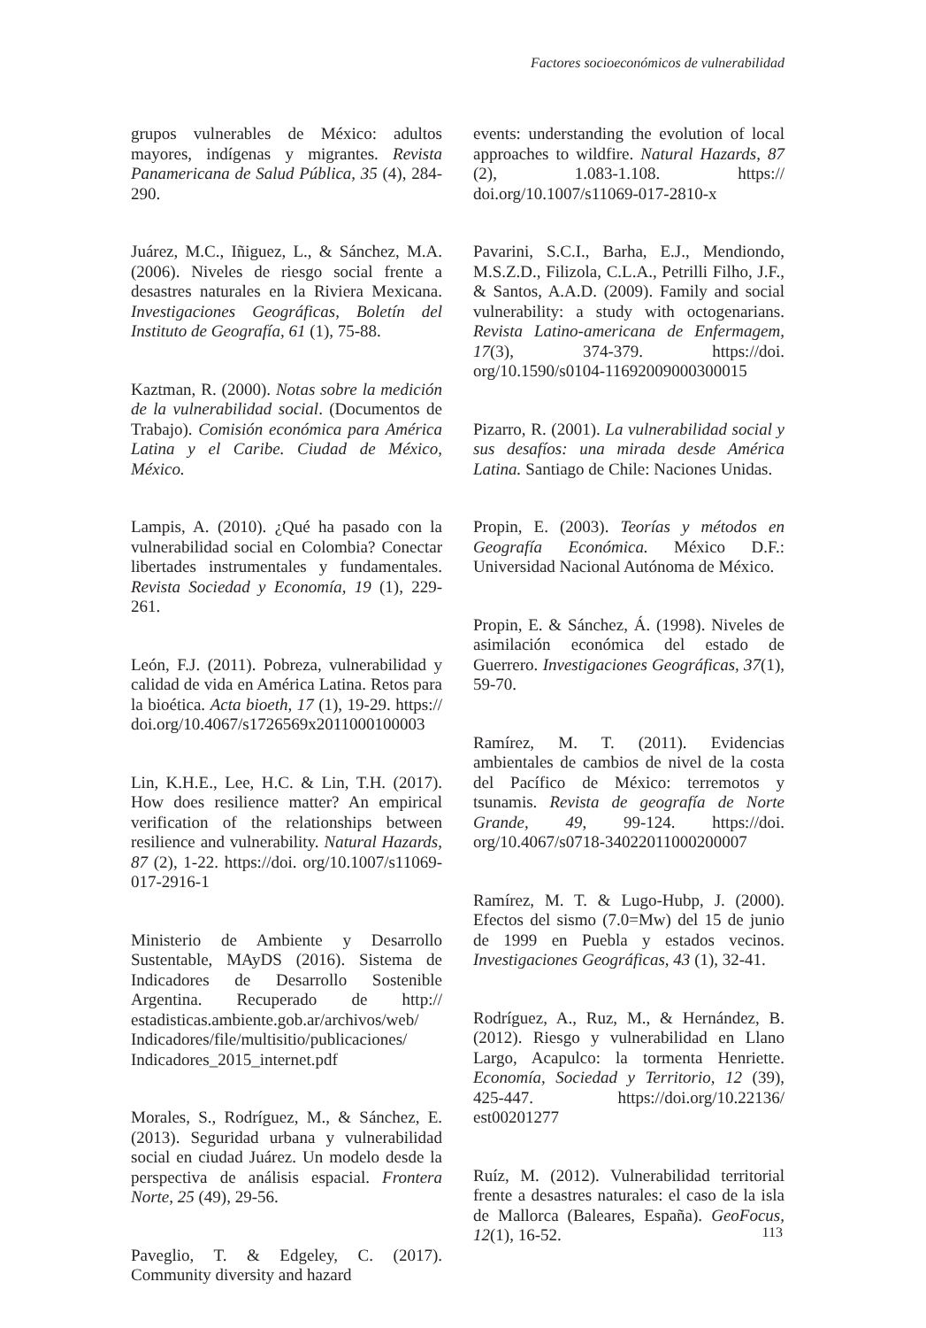Factores socioeconómicos de vulnerabilidad
grupos vulnerables de México: adultos mayores, indígenas y migrantes. Revista Panamericana de Salud Pública, 35 (4), 284-290.
Juárez, M.C., Iñiguez, L., & Sánchez, M.A. (2006). Niveles de riesgo social frente a desastres naturales en la Riviera Mexicana. Investigaciones Geográficas, Boletín del Instituto de Geografía, 61 (1), 75-88.
Kaztman, R. (2000). Notas sobre la medición de la vulnerabilidad social. (Documentos de Trabajo). Comisión económica para América Latina y el Caribe. Ciudad de México, México.
Lampis, A. (2010). ¿Qué ha pasado con la vulnerabilidad social en Colombia? Conectar libertades instrumentales y fundamentales. Revista Sociedad y Economía, 19 (1), 229-261.
León, F.J. (2011). Pobreza, vulnerabilidad y calidad de vida en América Latina. Retos para la bioética. Acta bioeth, 17 (1), 19-29. https:// doi.org/10.4067/s1726569x2011000100003
Lin, K.H.E., Lee, H.C. & Lin, T.H. (2017). How does resilience matter? An empirical verification of the relationships between resilience and vulnerability. Natural Hazards, 87 (2), 1-22. https://doi. org/10.1007/s11069-017-2916-1
Ministerio de Ambiente y Desarrollo Sustentable, MAyDS (2016). Sistema de Indicadores de Desarrollo Sostenible Argentina. Recuperado de http:// estadisticas.ambiente.gob.ar/archivos/web/ Indicadores/file/multisitio/publicaciones/ Indicadores_2015_internet.pdf
Morales, S., Rodríguez, M., & Sánchez, E. (2013). Seguridad urbana y vulnerabilidad social en ciudad Juárez. Un modelo desde la perspectiva de análisis espacial. Frontera Norte, 25 (49), 29-56.
Paveglio, T. & Edgeley, C. (2017). Community diversity and hazard
events: understanding the evolution of local approaches to wildfire. Natural Hazards, 87 (2), 1.083-1.108. https:// doi.org/10.1007/s11069-017-2810-x
Pavarini, S.C.I., Barha, E.J., Mendiondo, M.S.Z.D., Filizola, C.L.A., Petrilli Filho, J.F., & Santos, A.A.D. (2009). Family and social vulnerability: a study with octogenarians. Revista Latino-americana de Enfermagem, 17(3), 374-379. https://doi. org/10.1590/s0104-11692009000300015
Pizarro, R. (2001). La vulnerabilidad social y sus desafíos: una mirada desde América Latina. Santiago de Chile: Naciones Unidas.
Propin, E. (2003). Teorías y métodos en Geografía Económica. México D.F.: Universidad Nacional Autónoma de México.
Propin, E. & Sánchez, Á. (1998). Niveles de asimilación económica del estado de Guerrero. Investigaciones Geográficas, 37(1), 59-70.
Ramírez, M. T. (2011). Evidencias ambientales de cambios de nivel de la costa del Pacífico de México: terremotos y tsunamis. Revista de geografía de Norte Grande, 49, 99-124. https://doi. org/10.4067/s0718-34022011000200007
Ramírez, M. T. & Lugo-Hubp, J. (2000). Efectos del sismo (7.0=Mw) del 15 de junio de 1999 en Puebla y estados vecinos. Investigaciones Geográficas, 43 (1), 32-41.
Rodríguez, A., Ruz, M., & Hernández, B. (2012). Riesgo y vulnerabilidad en Llano Largo, Acapulco: la tormenta Henriette. Economía, Sociedad y Territorio, 12 (39), 425-447. https://doi.org/10.22136/ est00201277
Ruíz, M. (2012). Vulnerabilidad territorial frente a desastres naturales: el caso de la isla de Mallorca (Baleares, España). GeoFocus, 12(1), 16-52.
113